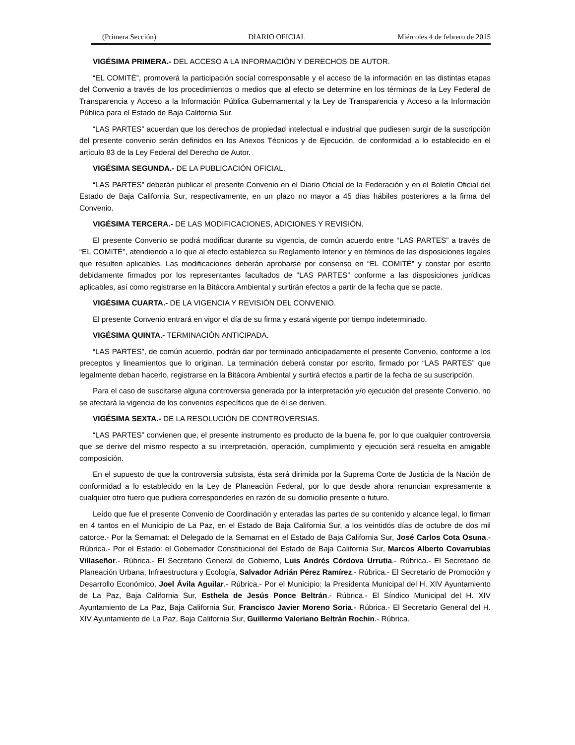(Primera Sección) DIARIO OFICIAL Miércoles 4 de febrero de 2015
VIGÉSIMA PRIMERA.- DEL ACCESO A LA INFORMACIÓN Y DERECHOS DE AUTOR.
“EL COMITÉ”, promoverá la participación social corresponsable y el acceso de la información en las distintas etapas del Convenio a través de los procedimientos o medios que al efecto se determine en los términos de la Ley Federal de Transparencia y Acceso a la Información Pública Gubernamental y la Ley de Transparencia y Acceso a la Información Pública para el Estado de Baja California Sur.
“LAS PARTES” acuerdan que los derechos de propiedad intelectual e industrial que pudiesen surgir de la suscripción del presente convenio serán definidos en los Anexos Técnicos y de Ejecución, de conformidad a lo establecido en el artículo 83 de la Ley Federal del Derecho de Autor.
VIGÉSIMA SEGUNDA.- DE LA PUBLICACIÓN OFICIAL.
“LAS PARTES” deberán publicar el presente Convenio en el Diario Oficial de la Federación y en el Boletín Oficial del Estado de Baja California Sur, respectivamente, en un plazo no mayor a 45 días hábiles posteriores a la firma del Convenio.
VIGÉSIMA TERCERA.- DE LAS MODIFICACIONES, ADICIONES Y REVISIÓN.
El presente Convenio se podrá modificar durante su vigencia, de común acuerdo entre “LAS PARTES” a través de “EL COMITÉ”, atendiendo a lo que al efecto establezca su Reglamento Interior y en términos de las disposiciones legales que resulten aplicables. Las modificaciones deberán aprobarse por consenso en “EL COMITÉ” y constar por escrito debidamente firmados por los representantes facultados de “LAS PARTES” conforme a las disposiciones jurídicas aplicables, así como registrarse en la Bitácora Ambiental y surtirán efectos a partir de la fecha que se pacte.
VIGÉSIMA CUARTA.- DE LA VIGENCIA Y REVISIÓN DEL CONVENIO.
El presente Convenio entrará en vigor el día de su firma y estará vigente por tiempo indeterminado.
VIGÉSIMA QUINTA.- TERMINACIÓN ANTICIPADA.
“LAS PARTES”, de común acuerdo, podrán dar por terminado anticipadamente el presente Convenio, conforme a los preceptos y lineamientos que lo originan. La terminación deberá constar por escrito, firmado por “LAS PARTES” que legalmente deban hacerlo, registrarse en la Bitácora Ambiental y surtirá efectos a partir de la fecha de su suscripción.
Para el caso de suscitarse alguna controversia generada por la interpretación y/o ejecución del presente Convenio, no se afectará la vigencia de los convenios específicos que de él se deriven.
VIGÉSIMA SEXTA.- DE LA RESOLUCIÓN DE CONTROVERSIAS.
“LAS PARTES” convienen que, el presente instrumento es producto de la buena fe, por lo que cualquier controversia que se derive del mismo respecto a su interpretación, operación, cumplimiento y ejecución será resuelta en amigable composición.
En el supuesto de que la controversia subsista, ésta será dirimida por la Suprema Corte de Justicia de la Nación de conformidad a lo establecido en la Ley de Planeación Federal, por lo que desde ahora renuncian expresamente a cualquier otro fuero que pudiera corresponderles en razón de su domicilio presente o futuro.
Leído que fue el presente Convenio de Coordinación y enteradas las partes de su contenido y alcance legal, lo firman en 4 tantos en el Municipio de La Paz, en el Estado de Baja California Sur, a los veintidós días de octubre de dos mil catorce.- Por la Semarnat: el Delegado de la Semarnat en el Estado de Baja California Sur, José Carlos Cota Osuna.- Rúbrica.- Por el Estado: el Gobernador Constitucional del Estado de Baja California Sur, Marcos Alberto Covarrubias Villaseñor.- Rúbrica.- El Secretario General de Gobierno, Luis Andrés Córdova Urrutia.- Rúbrica.- El Secretario de Planeación Urbana, Infraestructura y Ecología, Salvador Adrián Pérez Ramírez.- Rúbrica.- El Secretario de Promoción y Desarrollo Económico, Joel Ávila Aguilar.- Rúbrica.- Por el Municipio: la Presidenta Municipal del H. XIV Ayuntamiento de La Paz, Baja California Sur, Esthela de Jesús Ponce Beltrán.- Rúbrica.- El Síndico Municipal del H. XIV Ayuntamiento de La Paz, Baja California Sur, Francisco Javier Moreno Soria.- Rúbrica.- El Secretario General del H. XIV Ayuntamiento de La Paz, Baja California Sur, Guillermo Valeriano Beltrán Rochin.- Rúbrica.